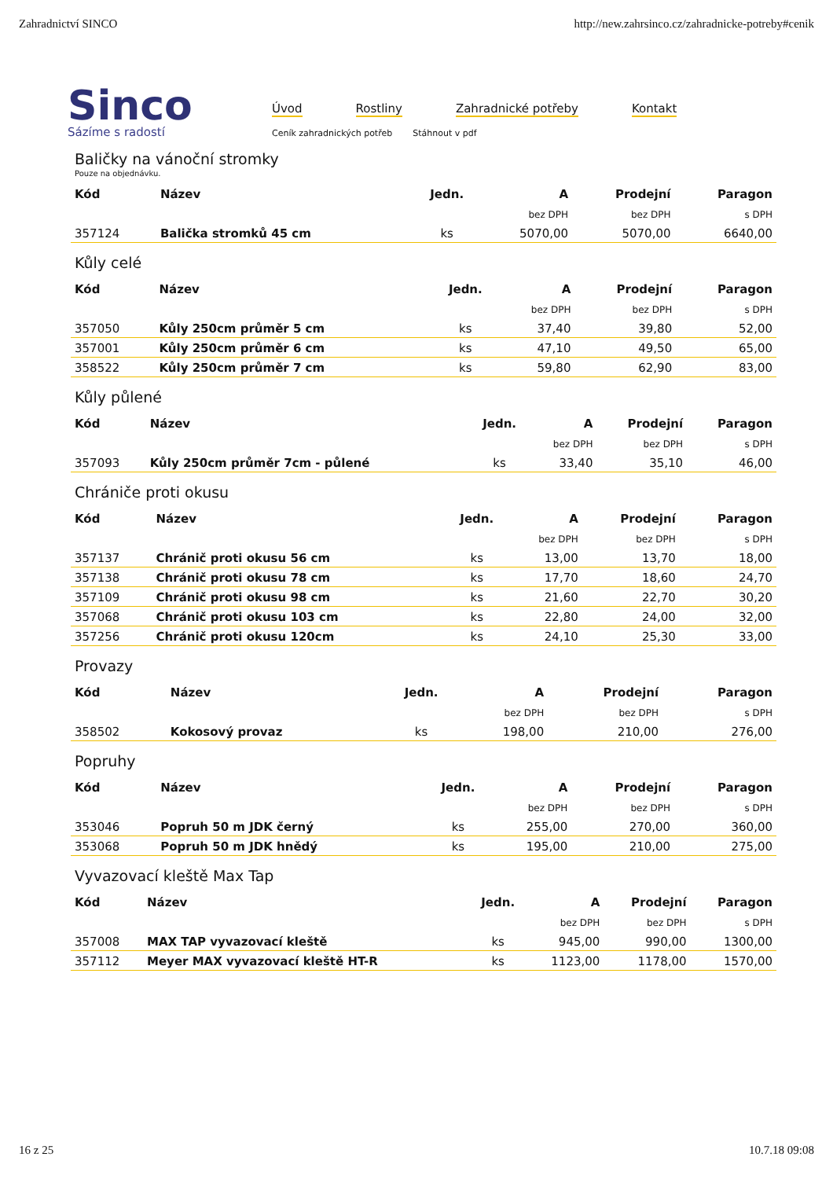Zahradnictví SINCO http://new.zahrsinco.cz/zahradnicke-potreby#cenik
Sinco
Sázíme s radostí
Úvod Rostliny Zahradnické potřeby Kontakt
Ceník zahradnických potřeb Stáhnout v pdf
Baličky na vánoční stromky
Pouze na objednávku.
| Kód | Název | Jedn. | A | Prodejní | Paragon |
| --- | --- | --- | --- | --- | --- |
| | | | bez DPH | bez DPH | s DPH |
| 357124 | Balička stromků 45 cm | ks | 5070,00 | 5070,00 | 6640,00 |
Kůly celé
| Kód | Název | Jedn. | A | Prodejní | Paragon |
| --- | --- | --- | --- | --- | --- |
| | | | bez DPH | bez DPH | s DPH |
| 357050 | Kůly 250cm průměr 5 cm | ks | 37,40 | 39,80 | 52,00 |
| 357001 | Kůly 250cm průměr 6 cm | ks | 47,10 | 49,50 | 65,00 |
| 358522 | Kůly 250cm průměr 7 cm | ks | 59,80 | 62,90 | 83,00 |
Kůly půlené
| Kód | Název | Jedn. | A | Prodejní | Paragon |
| --- | --- | --- | --- | --- | --- |
| | | | bez DPH | bez DPH | s DPH |
| 357093 | Kůly 250cm průměr 7cm - půlené | ks | 33,40 | 35,10 | 46,00 |
Chrániče proti okusu
| Kód | Název | Jedn. | A | Prodejní | Paragon |
| --- | --- | --- | --- | --- | --- |
| | | | bez DPH | bez DPH | s DPH |
| 357137 | Chránič proti okusu 56 cm | ks | 13,00 | 13,70 | 18,00 |
| 357138 | Chránič proti okusu 78 cm | ks | 17,70 | 18,60 | 24,70 |
| 357109 | Chránič proti okusu 98 cm | ks | 21,60 | 22,70 | 30,20 |
| 357068 | Chránič proti okusu 103 cm | ks | 22,80 | 24,00 | 32,00 |
| 357256 | Chránič proti okusu 120cm | ks | 24,10 | 25,30 | 33,00 |
Provazy
| Kód | Název | Jedn. | A | Prodejní | Paragon |
| --- | --- | --- | --- | --- | --- |
| | | | bez DPH | bez DPH | s DPH |
| 358502 | Kokosový provaz | ks | 198,00 | 210,00 | 276,00 |
Popruhy
| Kód | Název | Jedn. | A | Prodejní | Paragon |
| --- | --- | --- | --- | --- | --- |
| | | | bez DPH | bez DPH | s DPH |
| 353046 | Popruh 50 m JDK černý | ks | 255,00 | 270,00 | 360,00 |
| 353068 | Popruh 50 m JDK hnědý | ks | 195,00 | 210,00 | 275,00 |
Vyvazovací kleště Max Tap
| Kód | Název | Jedn. | A | Prodejní | Paragon |
| --- | --- | --- | --- | --- | --- |
| | | | bez DPH | bez DPH | s DPH |
| 357008 | MAX TAP vyvazovací kleště | ks | 945,00 | 990,00 | 1300,00 |
| 357112 | Meyer MAX vyvazovací kleště HT-R | ks | 1123,00 | 1178,00 | 1570,00 |
16 z 25 10.7.18 09:08